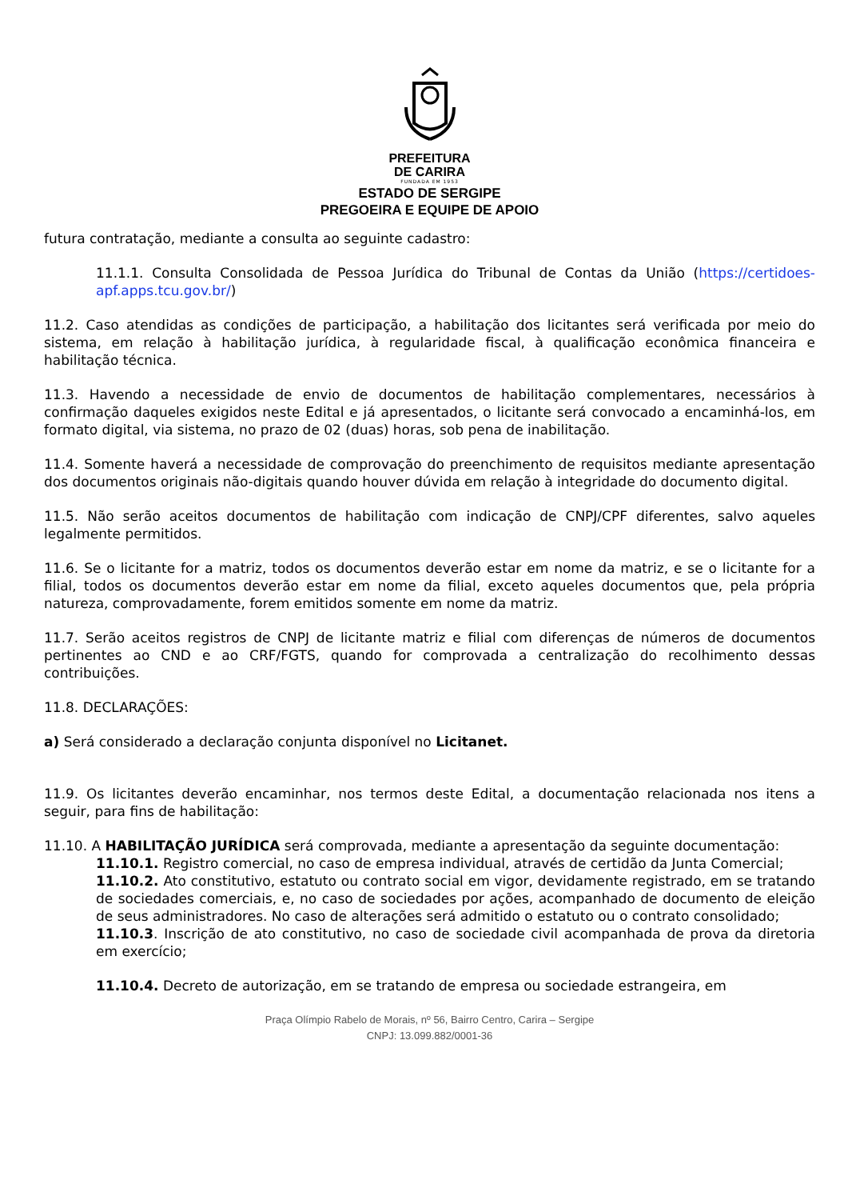PREFEITURA
DE CARIRA
FUNDADA EM 1953
ESTADO DE SERGIPE
PREGOEIRA E EQUIPE DE APOIO
futura contratação, mediante a consulta ao seguinte cadastro:
11.1.1. Consulta Consolidada de Pessoa Jurídica do Tribunal de Contas da União (https://certidoes-apf.apps.tcu.gov.br/)
11.2. Caso atendidas as condições de participação, a habilitação dos licitantes será verificada por meio do sistema, em relação à habilitação jurídica, à regularidade fiscal, à qualificação econômica financeira e habilitação técnica.
11.3. Havendo a necessidade de envio de documentos de habilitação complementares, necessários à confirmação daqueles exigidos neste Edital e já apresentados, o licitante será convocado a encaminhá-los, em formato digital, via sistema, no prazo de 02 (duas) horas, sob pena de inabilitação.
11.4. Somente haverá a necessidade de comprovação do preenchimento de requisitos mediante apresentação dos documentos originais não-digitais quando houver dúvida em relação à integridade do documento digital.
11.5. Não serão aceitos documentos de habilitação com indicação de CNPJ/CPF diferentes, salvo aqueles legalmente permitidos.
11.6. Se o licitante for a matriz, todos os documentos deverão estar em nome da matriz, e se o licitante for a filial, todos os documentos deverão estar em nome da filial, exceto aqueles documentos que, pela própria natureza, comprovadamente, forem emitidos somente em nome da matriz.
11.7. Serão aceitos registros de CNPJ de licitante matriz e filial com diferenças de números de documentos pertinentes ao CND e ao CRF/FGTS, quando for comprovada a centralização do recolhimento dessas contribuições.
11.8. DECLARAÇÕES:
a) Será considerado a declaração conjunta disponível no Licitanet.
11.9. Os licitantes deverão encaminhar, nos termos deste Edital, a documentação relacionada nos itens a seguir, para fins de habilitação:
11.10. A HABILITAÇÃO JURÍDICA será comprovada, mediante a apresentação da seguinte documentação:
11.10.1. Registro comercial, no caso de empresa individual, através de certidão da Junta Comercial;
11.10.2. Ato constitutivo, estatuto ou contrato social em vigor, devidamente registrado, em se tratando de sociedades comerciais, e, no caso de sociedades por ações, acompanhado de documento de eleição de seus administradores. No caso de alterações será admitido o estatuto ou o contrato consolidado;
11.10.3. Inscrição de ato constitutivo, no caso de sociedade civil acompanhada de prova da diretoria em exercício;
11.10.4. Decreto de autorização, em se tratando de empresa ou sociedade estrangeira, em
Praça Olímpio Rabelo de Morais, nº 56, Bairro Centro, Carira – Sergipe
CNPJ: 13.099.882/0001-36